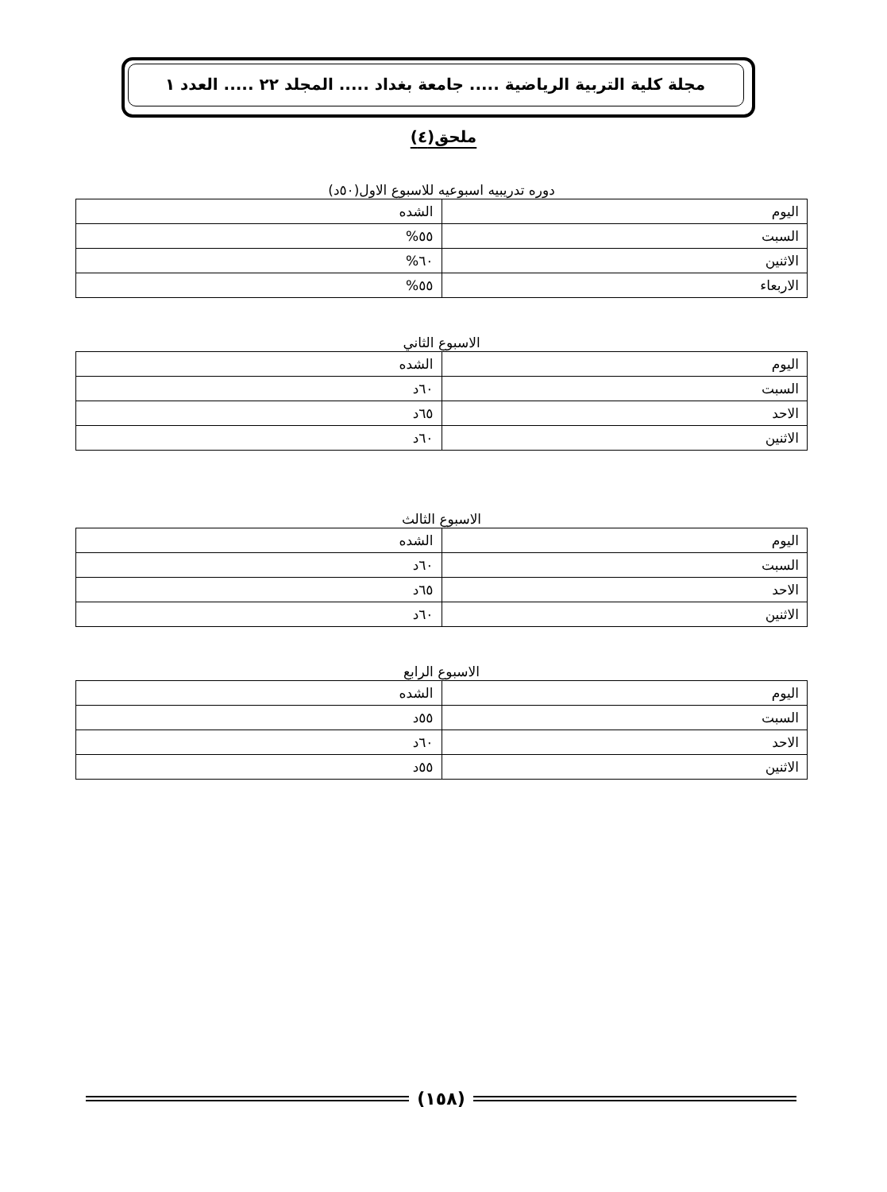مجلة كلية التربية الرياضية ..... جامعة بغداد ..... المجلد ٢٢ ..... العدد ١
ملحق(٤)
دوره تدريبيه اسبوعيه للاسبوع الاول(٥٠د)
| اليوم | الشده |
| --- | --- |
| السبت | ٥٥% |
| الاثنين | ٦٠% |
| الاربعاء | ٥٥% |
الاسبوع الثاني
| اليوم | الشده |
| --- | --- |
| السبت | ٦٠د |
| الاحد | ٦٥د |
| الاثنين | ٦٠د |
الاسبوع الثالث
| اليوم | الشده |
| --- | --- |
| السبت | ٦٠د |
| الاحد | ٦٥د |
| الاثنين | ٦٠د |
الاسبوع الرابع
| اليوم | الشده |
| --- | --- |
| السبت | ٥٥د |
| الاحد | ٦٠د |
| الاثنين | ٥٥د |
(١٥٨)